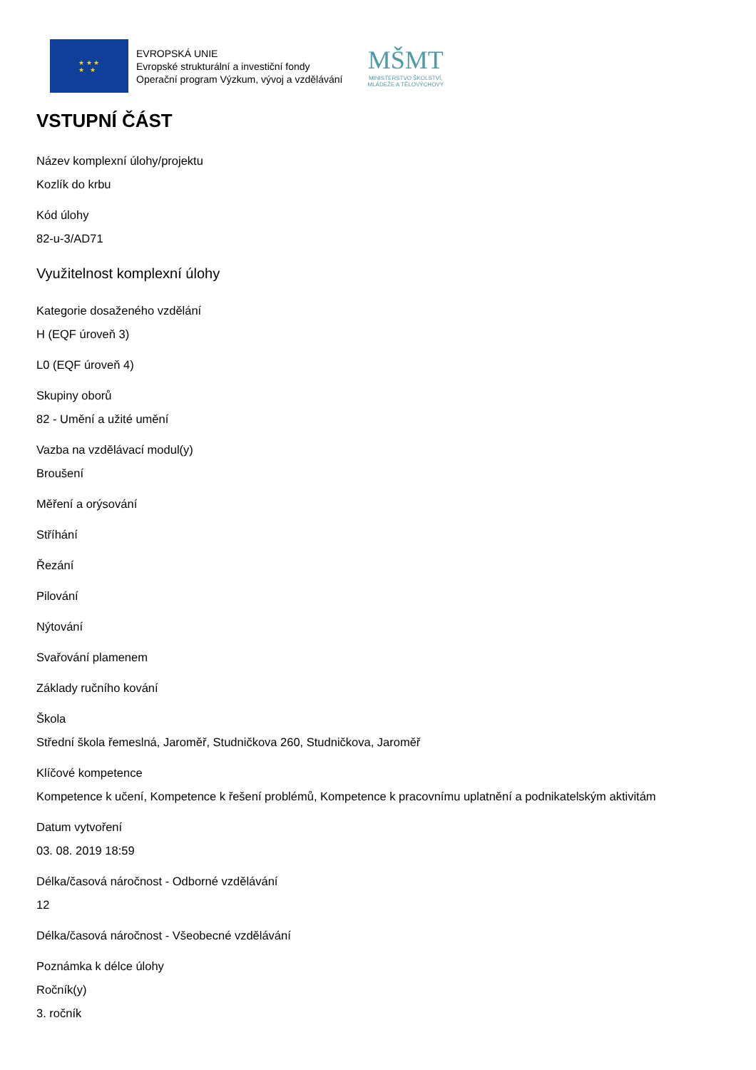★ ★ ★
★ ★
EVROPSKÁ UNIE
Evropské strukturální a investiční fondy
Operační program Výzkum, vývoj a vzdělávání
MŠMT
MINISTERSTVO ŠKOLSTVÍ,
MLÁDEŽE A TĚLOVÝCHOVY
VSTUPNÍ ČÁST
Název komplexní úlohy/projektu
Kozlík do krbu
Kód úlohy
82-u-3/AD71
Využitelnost komplexní úlohy
Kategorie dosaženého vzdělání
H (EQF úroveň 3)
L0 (EQF úroveň 4)
Skupiny oborů
82 - Umění a užité umění
Vazba na vzdělávací modul(y)
Broušení
Měření a orýsování
Stříhání
Řezání
Pilování
Nýtování
Svařování plamenem
Základy ručního kování
Škola
Střední škola řemeslná, Jaroměř, Studničkova 260, Studničkova, Jaroměř
Klíčové kompetence
Kompetence k učení, Kompetence k řešení problémů, Kompetence k pracovnímu uplatnění a podnikatelským aktivitám
Datum vytvoření
03. 08. 2019 18:59
Délka/časová náročnost - Odborné vzdělávání
12
Délka/časová náročnost - Všeobecné vzdělávání
Poznámka k délce úlohy
Ročník(y)
3. ročník